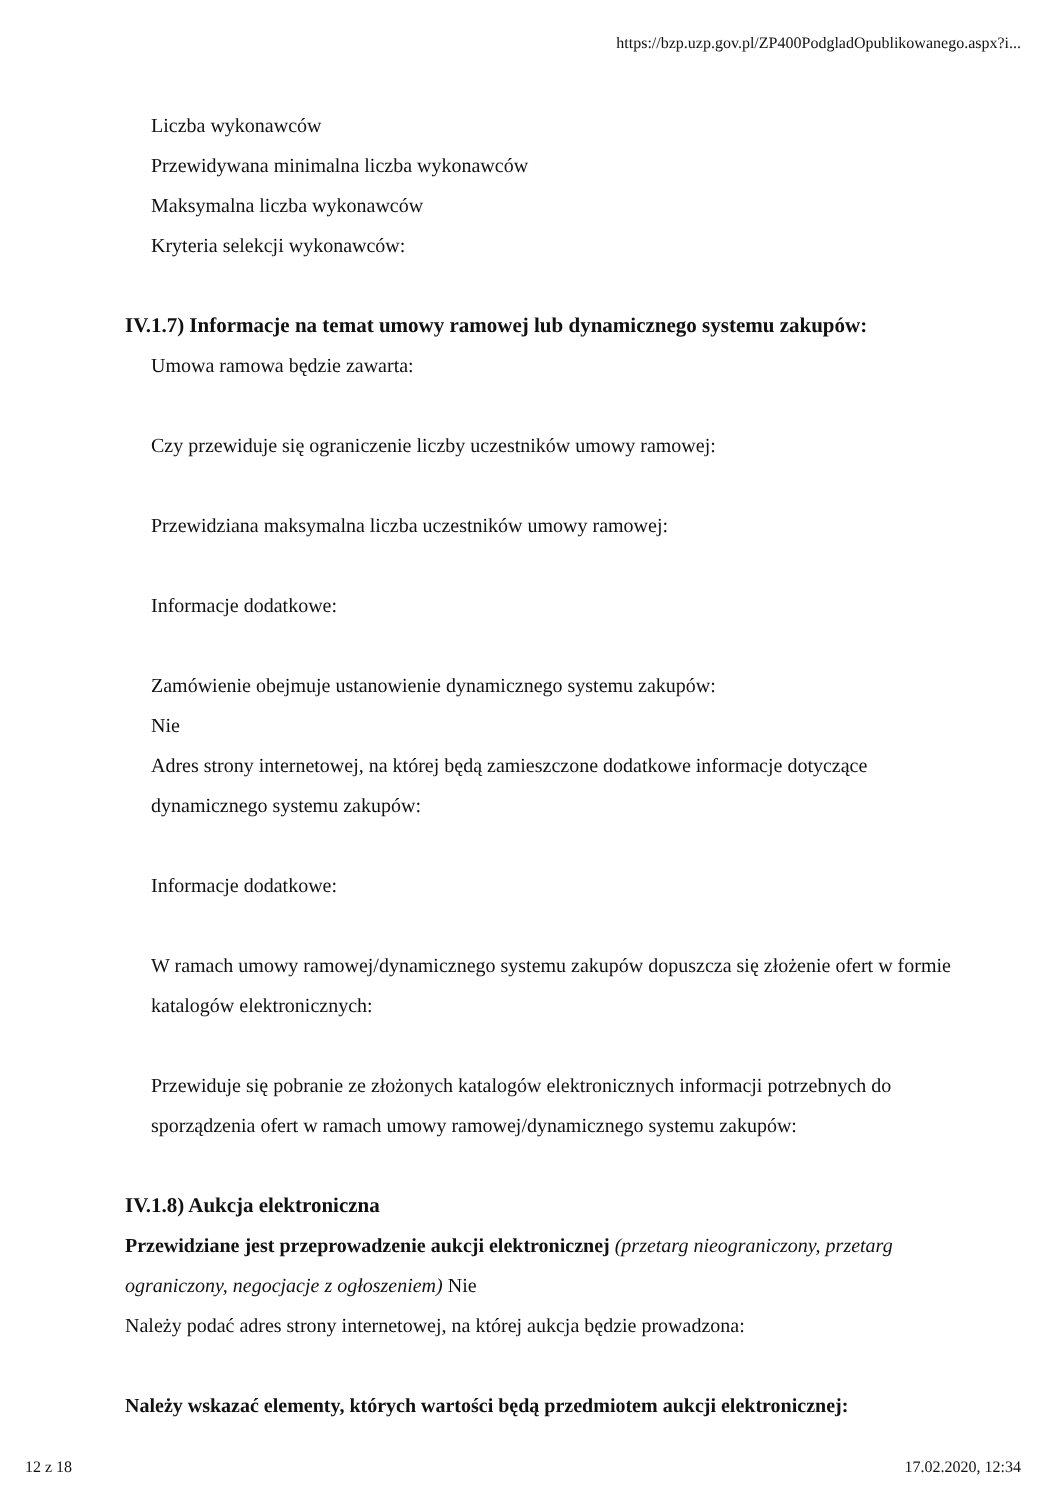https://bzp.uzp.gov.pl/ZP400PodgladOpublikowanego.aspx?i...
Liczba wykonawców
Przewidywana minimalna liczba wykonawców
Maksymalna liczba wykonawców
Kryteria selekcji wykonawców:
IV.1.7) Informacje na temat umowy ramowej lub dynamicznego systemu zakupów:
Umowa ramowa będzie zawarta:
Czy przewiduje się ograniczenie liczby uczestników umowy ramowej:
Przewidziana maksymalna liczba uczestników umowy ramowej:
Informacje dodatkowe:
Zamówienie obejmuje ustanowienie dynamicznego systemu zakupów:
Nie
Adres strony internetowej, na której będą zamieszczone dodatkowe informacje dotyczące dynamicznego systemu zakupów:
Informacje dodatkowe:
W ramach umowy ramowej/dynamicznego systemu zakupów dopuszcza się złożenie ofert w formie katalogów elektronicznych:
Przewiduje się pobranie ze złożonych katalogów elektronicznych informacji potrzebnych do sporządzenia ofert w ramach umowy ramowej/dynamicznego systemu zakupów:
IV.1.8) Aukcja elektroniczna
Przewidziane jest przeprowadzenie aukcji elektronicznej (przetarg nieograniczony, przetarg ograniczony, negocjacje z ogłoszeniem) Nie
Należy podać adres strony internetowej, na której aukcja będzie prowadzona:
Należy wskazać elementy, których wartości będą przedmiotem aukcji elektronicznej:
12 z 18 17.02.2020, 12:34